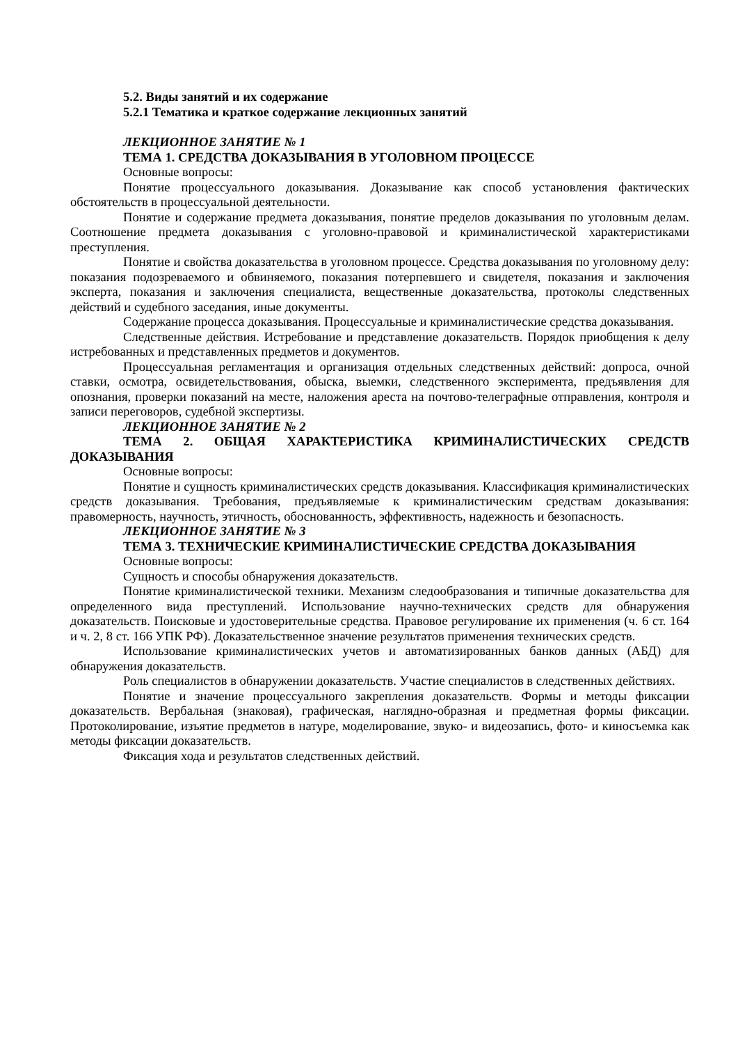5.2. Виды занятий и их содержание
5.2.1 Тематика и краткое содержание лекционных занятий
ЛЕКЦИОННОЕ ЗАНЯТИЕ № 1
ТЕМА 1. СРЕДСТВА ДОКАЗЫВАНИЯ В УГОЛОВНОМ ПРОЦЕССЕ
Основные вопросы:
Понятие процессуального доказывания. Доказывание как способ установления фактических обстоятельств в процессуальной деятельности.
Понятие и содержание предмета доказывания, понятие пределов доказывания по уголовным делам. Соотношение предмета доказывания с уголовно-правовой и криминалистической характеристиками преступления.
Понятие и свойства доказательства в уголовном процессе. Средства доказывания по уголовному делу: показания подозреваемого и обвиняемого, показания потерпевшего и свидетеля, показания и заключения эксперта, показания и заключения специалиста, вещественные доказательства, протоколы следственных действий и судебного заседания, иные документы.
Содержание процесса доказывания. Процессуальные и криминалистические средства доказывания.
Следственные действия. Истребование и представление доказательств. Порядок приобщения к делу истребованных и представленных предметов и документов.
Процессуальная регламентация и организация отдельных следственных действий: допроса, очной ставки, осмотра, освидетельствования, обыска, выемки, следственного эксперимента, предъявления для опознания, проверки показаний на месте, наложения ареста на почтово-телеграфные отправления, контроля и записи переговоров, судебной экспертизы.
ЛЕКЦИОННОЕ ЗАНЯТИЕ № 2
ТЕМА 2. ОБЩАЯ ХАРАКТЕРИСТИКА КРИМИНАЛИСТИЧЕСКИХ СРЕДСТВ ДОКАЗЫВАНИЯ
Основные вопросы:
Понятие и сущность криминалистических средств доказывания. Классификация криминалистических средств доказывания. Требования, предъявляемые к криминалистическим средствам доказывания: правомерность, научность, этичность, обоснованность, эффективность, надежность и безопасность.
ЛЕКЦИОННОЕ ЗАНЯТИЕ № 3
ТЕМА 3. ТЕХНИЧЕСКИЕ КРИМИНАЛИСТИЧЕСКИЕ СРЕДСТВА ДОКАЗЫВАНИЯ
Основные вопросы:
Сущность и способы обнаружения доказательств.
Понятие криминалистической техники. Механизм следообразования и типичные доказательства для определенного вида преступлений. Использование научно-технических средств для обнаружения доказательств. Поисковые и удостоверительные средства. Правовое регулирование их применения (ч. 6 ст. 164 и ч. 2, 8 ст. 166 УПК РФ). Доказательственное значение результатов применения технических средств.
Использование криминалистических учетов и автоматизированных банков данных (АБД) для обнаружения доказательств.
Роль специалистов в обнаружении доказательств. Участие специалистов в следственных действиях.
Понятие и значение процессуального закрепления доказательств. Формы и методы фиксации доказательств. Вербальная (знаковая), графическая, наглядно-образная и предметная формы фиксации. Протоколирование, изъятие предметов в натуре, моделирование, звуко- и видеозапись, фото- и киносъемка как методы фиксации доказательств.
Фиксация хода и результатов следственных действий.